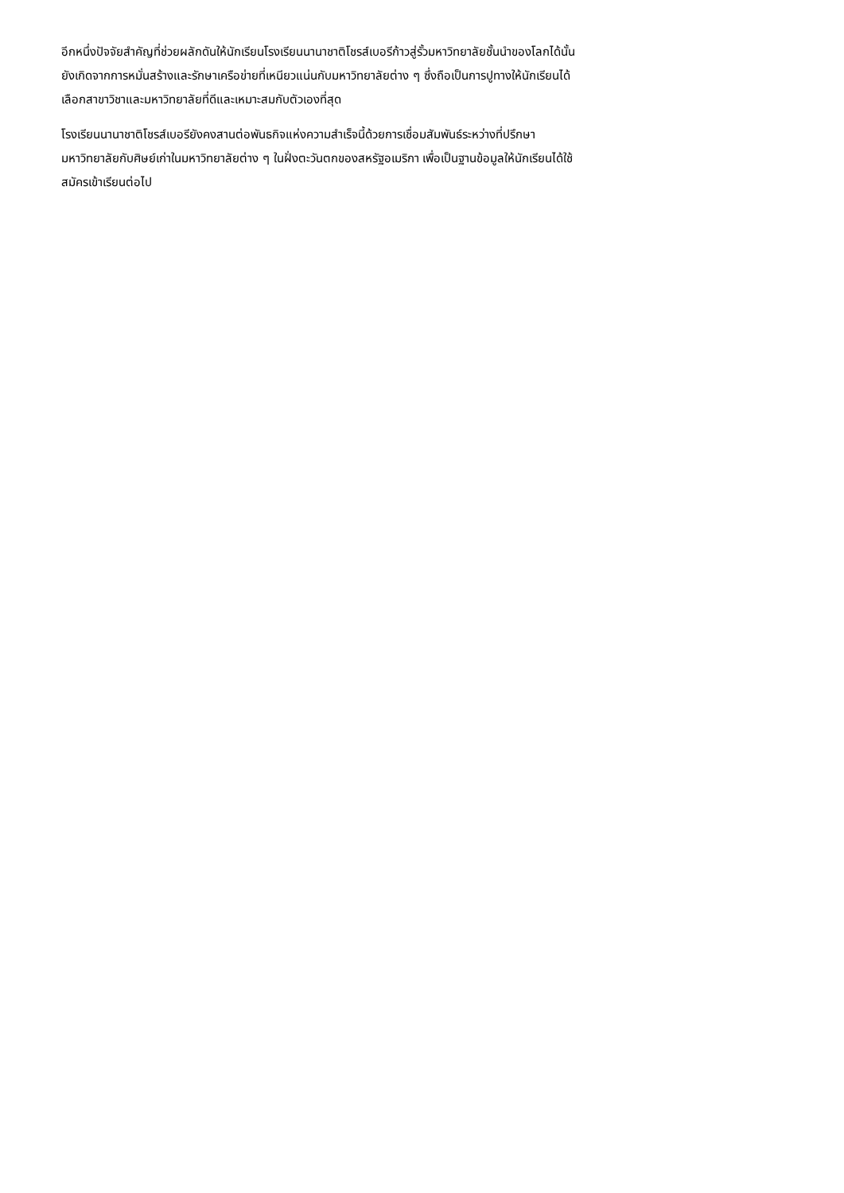อีกหนึ่งปัจจัยสำคัญที่ช่วยผลักดันให้นักเรียนโรงเรียนนานาชาติโชรส์เบอรีก้าวสู่รั้วมหาวิทยาลัยชั้นนำของโลกได้นั้น
ยังเกิดจากการหมั่นสร้างและรักษาเครือข่ายที่เหนียวแน่นกับมหาวิทยาลัยต่าง ๆ ซึ่งถือเป็นการปูทางให้นักเรียนได้
เลือกสาขาวิชาและมหาวิทยาลัยที่ดีและเหมาะสมกับตัวเองที่สุด
โรงเรียนนานาชาติโชรส์เบอรียังคงสานต่อพันธกิจแห่งความสำเร็จนี้ด้วยการเชื่อมสัมพันธ์ระหว่างที่ปรึกษา
มหาวิทยาลัยกับศิษย์เก่าในมหาวิทยาลัยต่าง ๆ ในฝั่งตะวันตกของสหรัฐอเมริกา เพื่อเป็นฐานข้อมูลให้นักเรียนได้ใช้
สมัครเข้าเรียนต่อไป